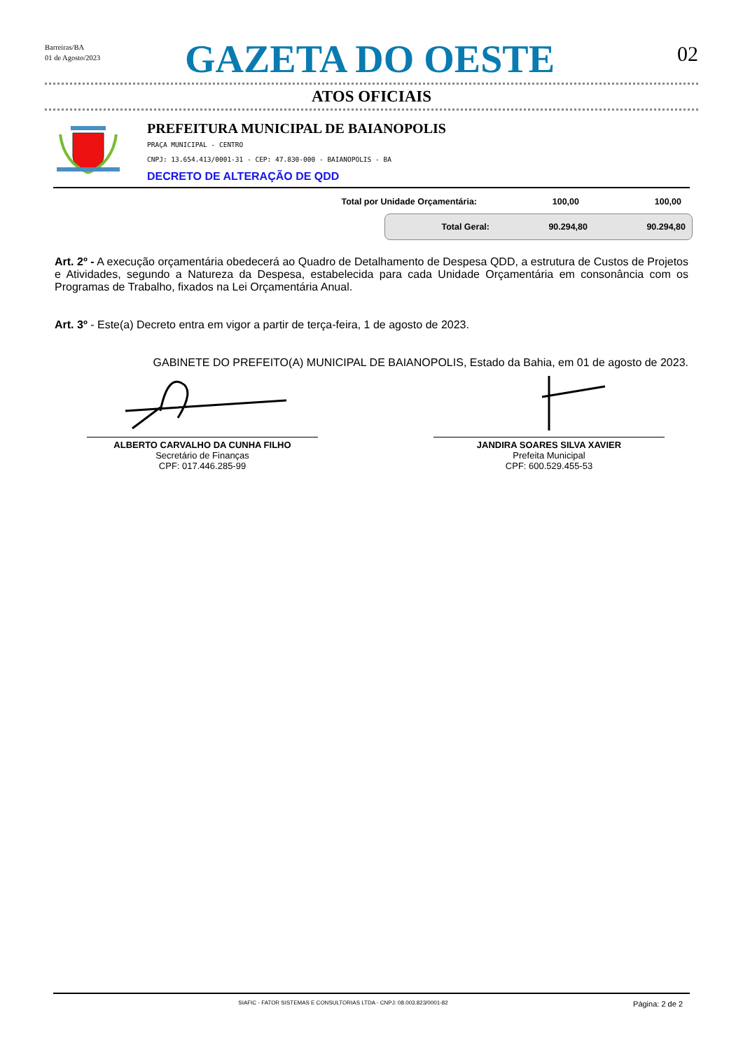Barreiras/BA
01 de Agosto/2023
GAZETA DO OESTE
02
ATOS OFICIAIS
PREFEITURA MUNICIPAL DE BAIANOPOLIS
PRAÇA MUNICIPAL - CENTRO
CNPJ: 13.654.413/0001-31 - CEP: 47.830-000 - BAIANOPOLIS - BA
DECRETO DE ALTERAÇÃO DE QDD
| Total por Unidade Orçamentária: | 100,00 | 100,00 |
| Total Geral: | 90.294,80 | 90.294,80 |
Art. 2º - A execução orçamentária obedecerá ao Quadro de Detalhamento de Despesa QDD, a estrutura de Custos de Projetos e Atividades, segundo a Natureza da Despesa, estabelecida para cada Unidade Orçamentária em consonância com os Programas de Trabalho, fixados na Lei Orçamentária Anual.
Art. 3º - Este(a) Decreto entra em vigor a partir de terça-feira, 1 de agosto de 2023.
GABINETE DO PREFEITO(A) MUNICIPAL DE BAIANOPOLIS, Estado da Bahia, em 01 de agosto de 2023.
ALBERTO CARVALHO DA CUNHA FILHO
Secretário de Finanças
CPF: 017.446.285-99
JANDIRA SOARES SILVA XAVIER
Prefeita Municipal
CPF: 600.529.455-53
SIAFIC - FATOR SISTEMAS E CONSULTORIAS LTDA - CNPJ: 08.003.823/0001-82
Página: 2 de 2